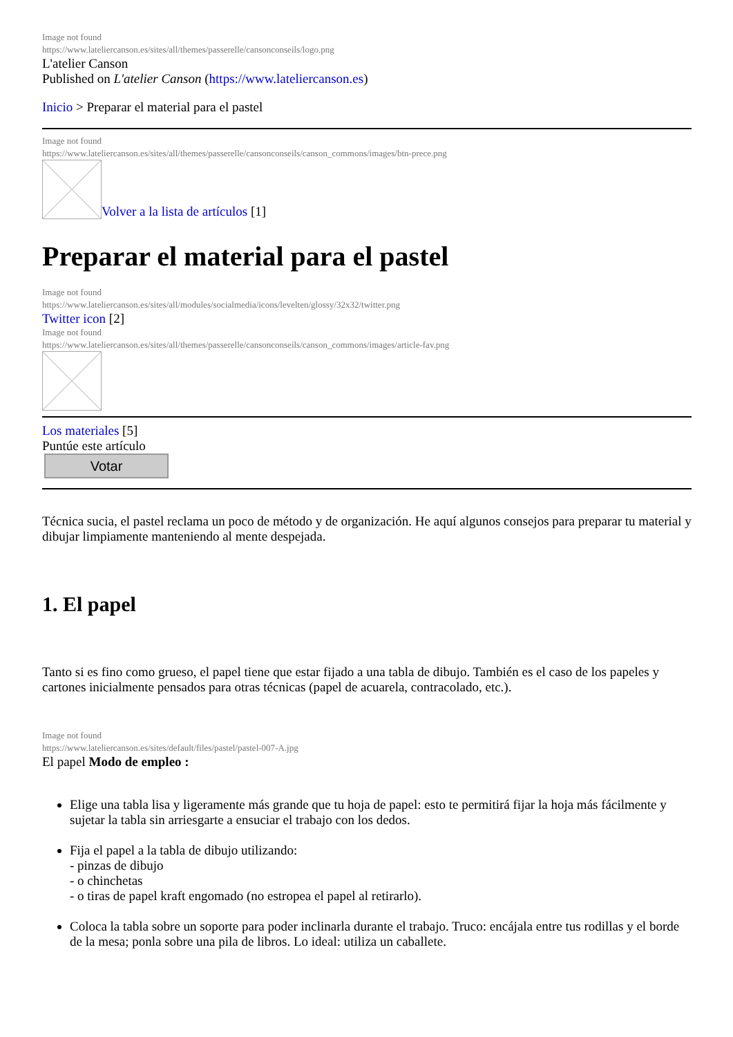Image not found
https://www.lateliercanson.es/sites/all/themes/passerelle/cansonconseils/logo.png
L'atelier Canson
Published on L'atelier Canson (https://www.lateliercanson.es)
Inicio > Preparar el material para el pastel
Image not found
https://www.lateliercanson.es/sites/all/themes/passerelle/cansonconseils/canson_commons/images/btn-prece.png
Volver a la lista de artículos [1]
Preparar el material para el pastel
Image not found
https://www.lateliercanson.es/sites/all/modules/socialmedia/icons/levelten/glossy/32x32/twitter.png
Twitter icon [2]
Image not found
https://www.lateliercanson.es/sites/all/themes/passerelle/cansonconseils/canson_commons/images/article-fav.png
Los materiales [5]
Puntúe este artículo
Votar
Técnica sucia, el pastel reclama un poco de método y de organización. He aquí algunos consejos para preparar tu material y dibujar limpiamente manteniendo al mente despejada.
1. El papel
Tanto si es fino como grueso, el papel tiene que estar fijado a una tabla de dibujo. También es el caso de los papeles y cartones inicialmente pensados para otras técnicas (papel de acuarela, contracolado, etc.).
Image not found
https://www.lateliercanson.es/sites/default/files/pastel/pastel-007-A.jpg
El papel Modo de empleo :
Elige una tabla lisa y ligeramente más grande que tu hoja de papel: esto te permitirá fijar la hoja más fácilmente y sujetar la tabla sin arriesgarte a ensuciar el trabajo con los dedos.
Fija el papel a la tabla de dibujo utilizando:
- pinzas de dibujo
- o chinchetas
- o tiras de papel kraft engomado (no estropea el papel al retirarlo).
Coloca la tabla sobre un soporte para poder inclinarla durante el trabajo. Truco: encájala entre tus rodillas y el borde de la mesa; ponla sobre una pila de libros. Lo ideal: utiliza un caballete.